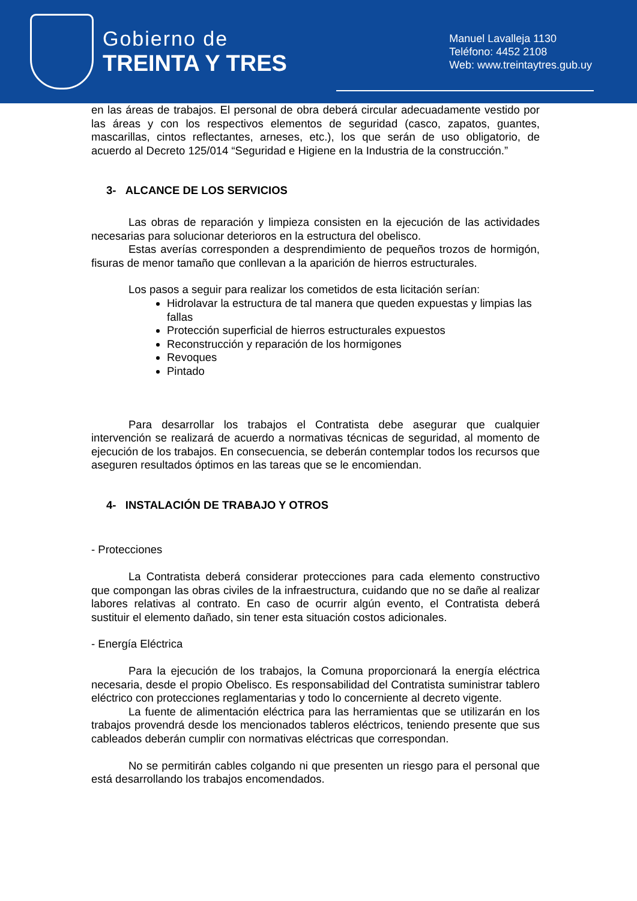Gobierno de
TREINTA Y TRES
Manuel Lavalleja 1130
Teléfono: 4452 2108
Web: www.treintaytres.gub.uy
en las áreas de trabajos. El personal de obra deberá circular adecuadamente vestido por las áreas y con los respectivos elementos de seguridad (casco, zapatos, guantes, mascarillas, cintos reflectantes, arneses, etc.), los que serán de uso obligatorio, de acuerdo al Decreto 125/014 “Seguridad e Higiene en la Industria de la construcción.”
3- ALCANCE DE LOS SERVICIOS
Las obras de reparación y limpieza consisten en la ejecución de las actividades necesarias para solucionar deterioros en la estructura del obelisco.
Estas averías corresponden a desprendimiento de pequeños trozos de hormigón, fisuras de menor tamaño que conllevan a la aparición de hierros estructurales.
Los pasos a seguir para realizar los cometidos de esta licitación serían:
Hidrolavar la estructura de tal manera que queden expuestas y limpias las fallas
Protección superficial de hierros estructurales expuestos
Reconstrucción y reparación de los hormigones
Revoques
Pintado
Para desarrollar los trabajos el Contratista debe asegurar que cualquier intervención se realizará de acuerdo a normativas técnicas de seguridad, al momento de ejecución de los trabajos. En consecuencia, se deberán contemplar todos los recursos que aseguren resultados óptimos en las tareas que se le encomiendan.
4- INSTALACIÓN DE TRABAJO Y OTROS
- Protecciones
La Contratista deberá considerar protecciones para cada elemento constructivo que compongan las obras civiles de la infraestructura, cuidando que no se dañe al realizar labores relativas al contrato. En caso de ocurrir algún evento, el Contratista deberá sustituir el elemento dañado, sin tener esta situación costos adicionales.
- Energía Eléctrica
Para la ejecución de los trabajos, la Comuna proporcionará la energía eléctrica necesaria, desde el propio Obelisco. Es responsabilidad del Contratista suministrar tablero eléctrico con protecciones reglamentarias y todo lo concerniente al decreto vigente.
La fuente de alimentación eléctrica para las herramientas que se utilizarán en los trabajos provendrá desde los mencionados tableros eléctricos, teniendo presente que sus cableados deberán cumplir con normativas eléctricas que correspondan.
No se permitirán cables colgando ni que presenten un riesgo para el personal que está desarrollando los trabajos encomendados.